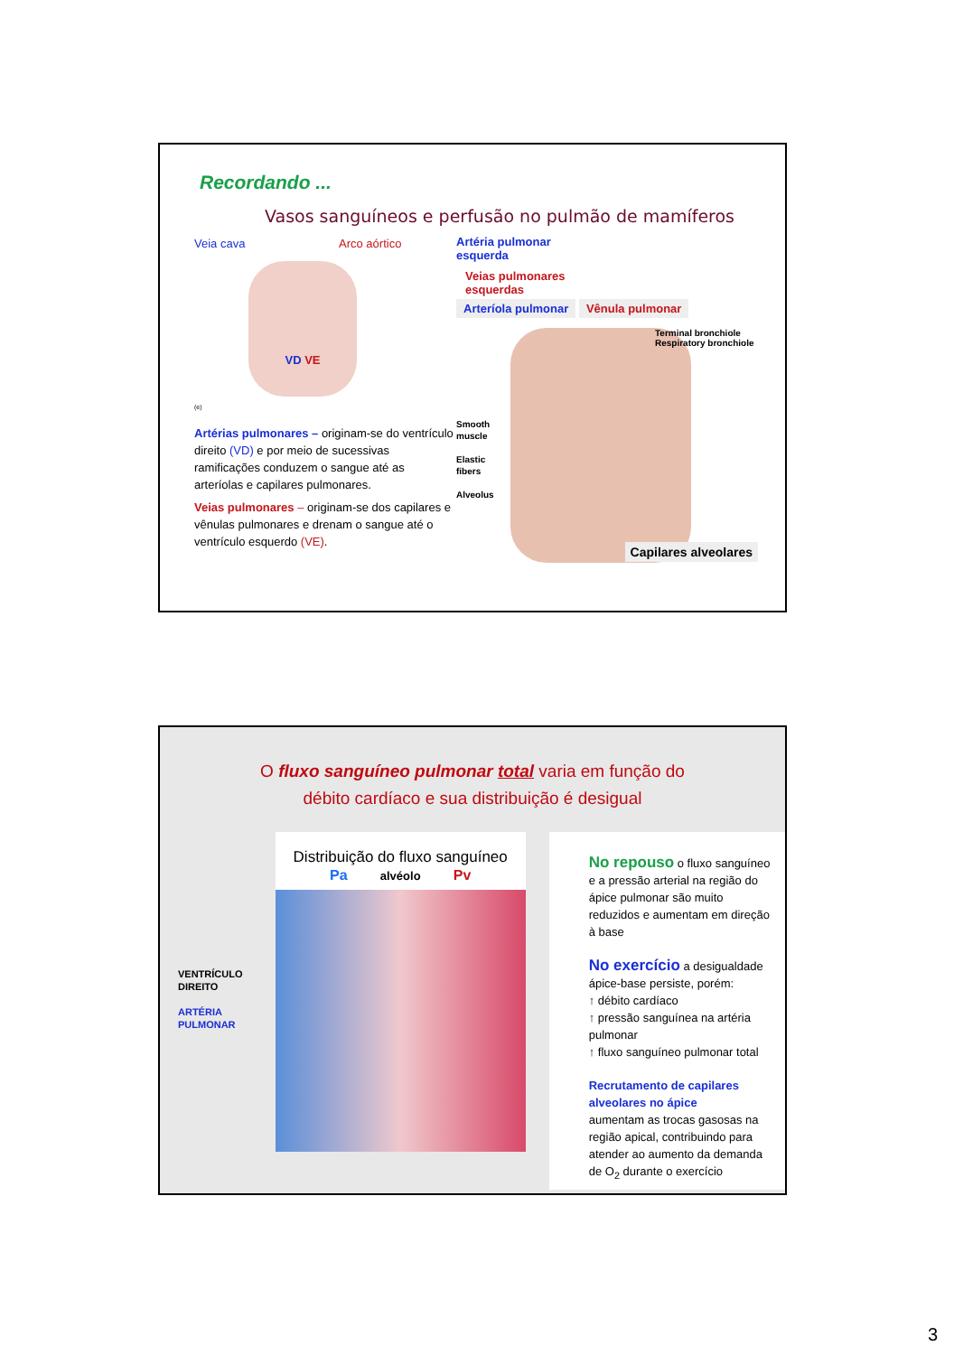Recordando ...
Vasos sanguíneos e perfusão no pulmão de mamíferos
Veia cava Arco aórtico
VD VE
(e)
Artérias pulmonares – originam-se do ventrículo direito (VD) e por meio de sucessivas ramificações conduzem o sangue até as arteríolas e capilares pulmonares.
Veias pulmonares – originam-se dos capilares e vênulas pulmonares e drenam o sangue até o ventrículo esquerdo (VE).
Artéria pulmonar
esquerda
Veias pulmonares
esquerdas
Arteríola pulmonar Vênula pulmonar
Smooth muscle
Elastic fibers
Alveolus
Terminal bronchiole
Respiratory bronchiole
Capilares alveolares
O fluxo sanguíneo pulmonar total varia em função do
débito cardíaco e sua distribuição é desigual
VENTRÍCULO DIREITO
ARTÉRIA PULMONAR
Distribuição do fluxo sanguíneo
Pa alvéolo Pv
No repouso o fluxo sanguíneo e a pressão arterial na região do ápice pulmonar são muito reduzidos e aumentam em direção à base
No exercício a desigualdade ápice-base persiste, porém:
↑ débito cardíaco
↑ pressão sanguínea na artéria pulmonar
↑ fluxo sanguíneo pulmonar total
Recrutamento de capilares alveolares no ápice
aumentam as trocas gasosas na região apical, contribuindo para atender ao aumento da demanda de O<sub>2</sub> durante o exercício
3